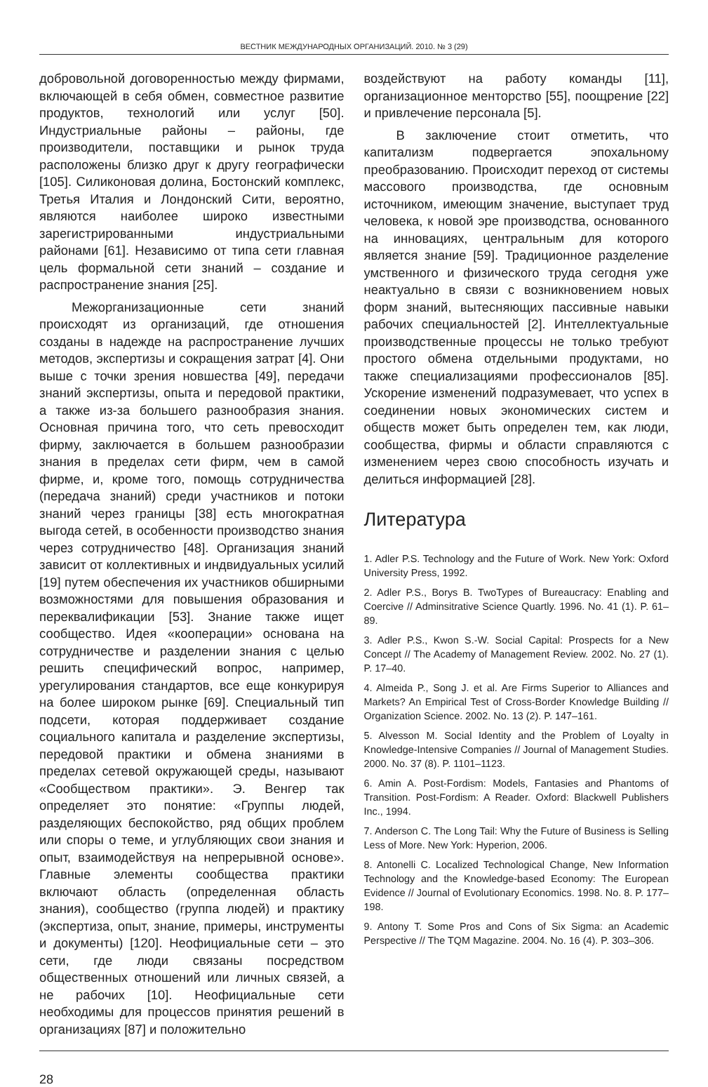ВЕСТНИК МЕЖДУНАРОДНЫХ ОРГАНИЗАЦИЙ. 2010. № 3 (29)
добровольной договоренностью между фирмами, включающей в себя обмен, совместное развитие продуктов, технологий или услуг [50]. Индустриальные районы – районы, где производители, поставщики и рынок труда расположены близко друг к другу географически [105]. Силиконовая долина, Бостонский комплекс, Третья Италия и Лондонский Сити, вероятно, являются наиболее широко известными зарегистрированными индустриальными районами [61]. Независимо от типа сети главная цель формальной сети знаний – создание и распространение знания [25].
Межорганизационные сети знаний происходят из организаций, где отношения созданы в надежде на распространение лучших методов, экспертизы и сокращения затрат [4]. Они выше с точки зрения новшества [49], передачи знаний экспертизы, опыта и передовой практики, а также из-за большего разнообразия знания. Основная причина того, что сеть превосходит фирму, заключается в большем разнообразии знания в пределах сети фирм, чем в самой фирме, и, кроме того, помощь сотрудничества (передача знаний) среди участников и потоки знаний через границы [38] есть многократная выгода сетей, в особенности производство знания через сотрудничество [48]. Организация знаний зависит от коллективных и индвидуальных усилий [19] путем обеспечения их участников обширными возможностями для повышения образования и переквалификации [53]. Знание также ищет сообщество. Идея «кооперации» основана на сотрудничестве и разделении знания с целью решить специфический вопрос, например, урегулирования стандартов, все еще конкурируя на более широком рынке [69]. Специальный тип подсети, которая поддерживает создание социального капитала и разделение экспертизы, передовой практики и обмена знаниями в пределах сетевой окружающей среды, называют «Сообществом практики». Э. Венгер так определяет это понятие: «Группы людей, разделяющих беспокойство, ряд общих проблем или споры о теме, и углубляющих свои знания и опыт, взаимодействуя на непрерывной основе». Главные элементы сообщества практики включают область (определенная область знания), сообщество (группа людей) и практику (экспертиза, опыт, знание, примеры, инструменты и документы) [120]. Неофициальные сети – это сети, где люди связаны посредством общественных отношений или личных связей, а не рабочих [10]. Неофициальные сети необходимы для процессов принятия решений в организациях [87] и положительно
воздействуют на работу команды [11], организационное менторство [55], поощрение [22] и привлечение персонала [5].
В заключение стоит отметить, что капитализм подвергается эпохальному преобразованию. Происходит переход от системы массового производства, где основным источником, имеющим значение, выступает труд человека, к новой эре производства, основанного на инновациях, центральным для которого является знание [59]. Традиционное разделение умственного и физического труда сегодня уже неактуально в связи с возникновением новых форм знаний, вытесняющих пассивные навыки рабочих специальностей [2]. Интеллектуальные производственные процессы не только требуют простого обмена отдельными продуктами, но также специализациями профессионалов [85]. Ускорение изменений подразумевает, что успех в соединении новых экономических систем и обществ может быть определен тем, как люди, сообщества, фирмы и области справляются с изменением через свою способность изучать и делиться информацией [28].
Литература
1. Adler P.S. Technology and the Future of Work. New York: Oxford University Press, 1992.
2. Adler P.S., Borys B. TwoTypes of Bureaucracy: Enabling and Coercive // Adminsitrative Science Quartly. 1996. No. 41 (1). P. 61–89.
3. Adler P.S., Kwon S.-W. Social Capital: Prospects for a New Concept // The Academy of Management Review. 2002. No. 27 (1). P. 17–40.
4. Almeida P., Song J. et al. Are Firms Superior to Alliances and Markets? An Empirical Test of Cross-Border Knowledge Building // Organization Science. 2002. No. 13 (2). P. 147–161.
5. Alvesson M. Social Identity and the Problem of Loyalty in Knowledge-Intensive Companies // Journal of Management Studies. 2000. No. 37 (8). P. 1101–1123.
6. Amin A. Post-Fordism: Models, Fantasies and Phantoms of Transition. Post-Fordism: A Reader. Oxford: Blackwell Publishers Inc., 1994.
7. Anderson C. The Long Tail: Why the Future of Business is Selling Less of More. New York: Hyperion, 2006.
8. Antonelli C. Localized Technological Change, New Information Technology and the Knowledge-based Economy: The European Evidence // Journal of Evolutionary Economics. 1998. No. 8. P. 177–198.
9. Antony T. Some Pros and Cons of Six Sigma: an Academic Perspective // The TQM Magazine. 2004. No. 16 (4). P. 303–306.
28